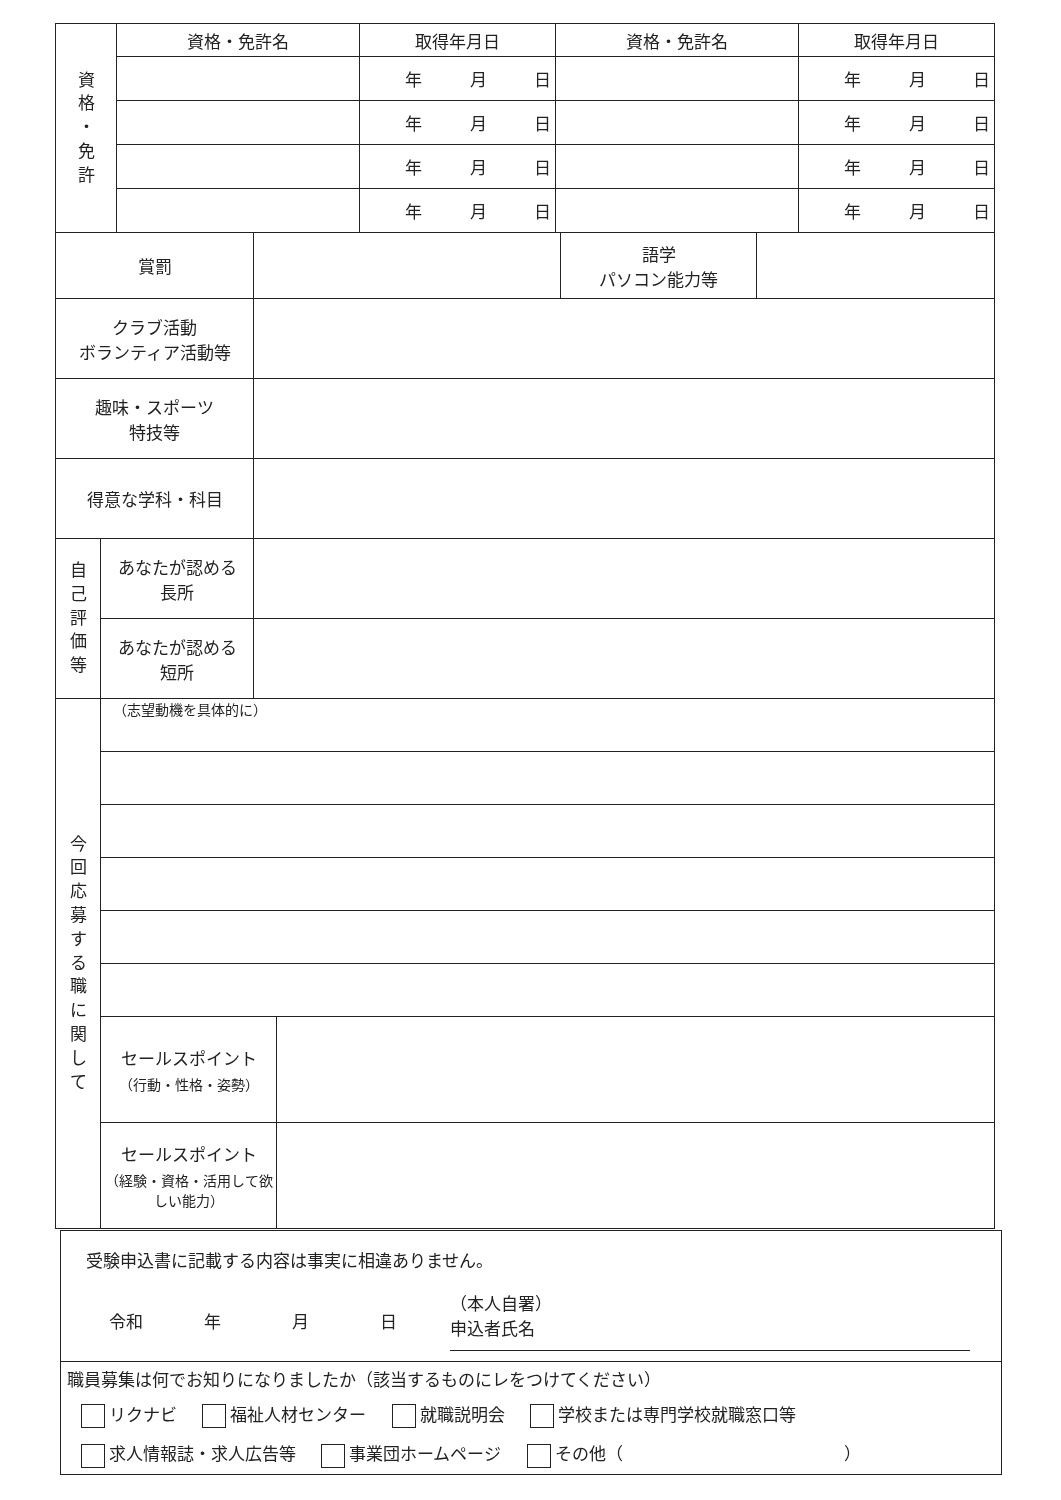| 資 格 ・ 免 許 | 資格・免許名 | 取得年月日 | 資格・免許名 | 取得年月日 |
| | | 年 月 日 | | 年 月 日 |
| | | 年 月 日 | | 年 月 日 |
| | | 年 月 日 | | 年 月 日 |
| | | 年 月 日 | | 年 月 日 |
| 賞罰 | | 語学 パソコン能力等 | |
| クラブ活動 ボランティア活動等 | |
| 趣味・スポーツ 特技等 | |
| 得意な学科・科目 | |
| 自 己 評 価 等 | あなたが認める 長所 | |
| | あなたが認める 短所 | |
| 今 回 応 募 す る 職 に 関 し て | （志望動機を具体的に） | |
| | セールスポイント （行動・性格・姿勢） | |
| | セールスポイント （経験・資格・活用して欲しい能力） | |
受験申込書に記載する内容は事実に相違ありません。
令和 年 月 日 （本人自署）
申込者氏名
職員募集は何でお知りになりましたか（該当するものにレをつけてください）
リクナビ 福祉人材センター 就職説明会 学校または専門学校就職窓口等
求人情報誌・求人広告等 事業団ホームページ その他（　　　　　　　　　　　　　）